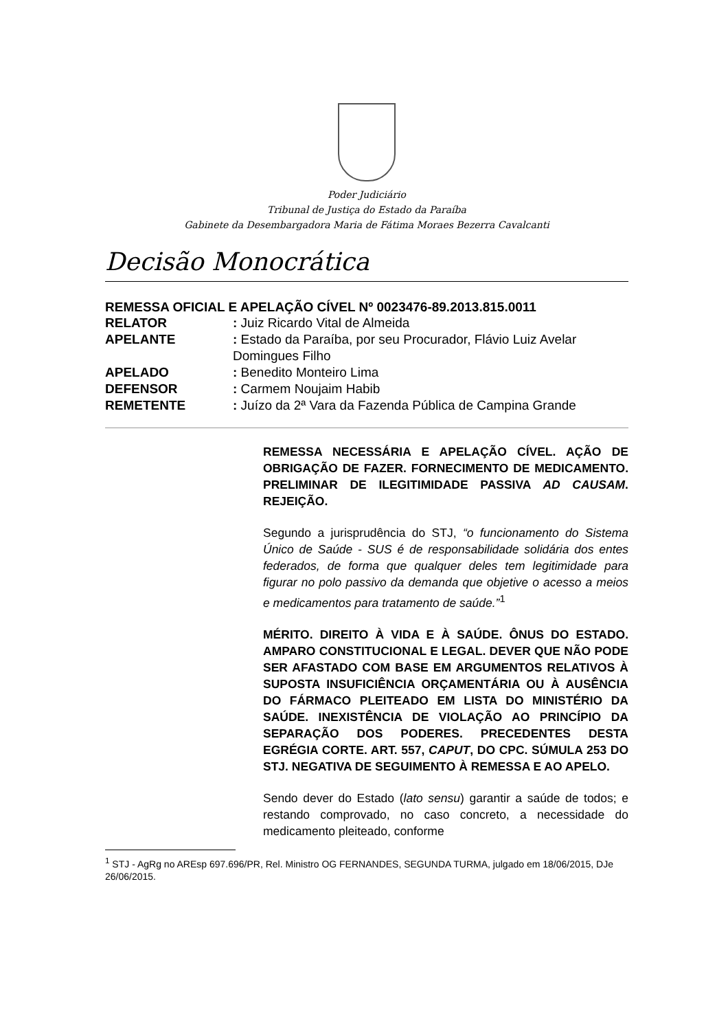Poder Judiciário
Tribunal de Justiça do Estado da Paraíba
Gabinete da Desembargadora Maria de Fátima Moraes Bezerra Cavalcanti
Decisão Monocrática
REMESSA OFICIAL E APELAÇÃO CÍVEL Nº 0023476-89.2013.815.0011
RELATOR: Juiz Ricardo Vital de Almeida
APELANTE: Estado da Paraíba, por seu Procurador, Flávio Luiz Avelar Domingues Filho
APELADO: Benedito Monteiro Lima
DEFENSOR: Carmem Noujaim Habib
REMETENTE: Juízo da 2ª Vara da Fazenda Pública de Campina Grande
REMESSA NECESSÁRIA E APELAÇÃO CÍVEL. AÇÃO DE OBRIGAÇÃO DE FAZER. FORNECIMENTO DE MEDICAMENTO. PRELIMINAR DE ILEGITIMIDADE PASSIVA AD CAUSAM. REJEIÇÃO.
Segundo a jurisprudência do STJ, “o funcionamento do Sistema Único de Saúde - SUS é de responsabilidade solidária dos entes federados, de forma que qualquer deles tem legitimidade para figurar no polo passivo da demanda que objetive o acesso a meios e medicamentos para tratamento de saúde.”<sup>1</sup>
MÉRITO. DIREITO À VIDA E À SAÚDE. ÔNUS DO ESTADO. AMPARO CONSTITUCIONAL E LEGAL. DEVER QUE NÃO PODE SER AFASTADO COM BASE EM ARGUMENTOS RELATIVOS À SUPOSTA INSUFICIÊNCIA ORÇAMENTÁRIA OU À AUSÊNCIA DO FÁRMACO PLEITEADO EM LISTA DO MINISTÉRIO DA SAÚDE. INEXISTÊNCIA DE VIOLAÇÃO AO PRINCÍPIO DA SEPARAÇÃO DOS PODERES. PRECEDENTES DESTA EGRÉGIA CORTE. ART. 557, CAPUT, DO CPC. SÚMULA 253 DO STJ. NEGATIVA DE SEGUIMENTO À REMESSA E AO APELO.
Sendo dever do Estado (lato sensu) garantir a saúde de todos; e restando comprovado, no caso concreto, a necessidade do medicamento pleiteado, conforme
<sup>1</sup> STJ - AgRg no AREsp 697.696/PR, Rel. Ministro OG FERNANDES, SEGUNDA TURMA, julgado em 18/06/2015, DJe 26/06/2015.